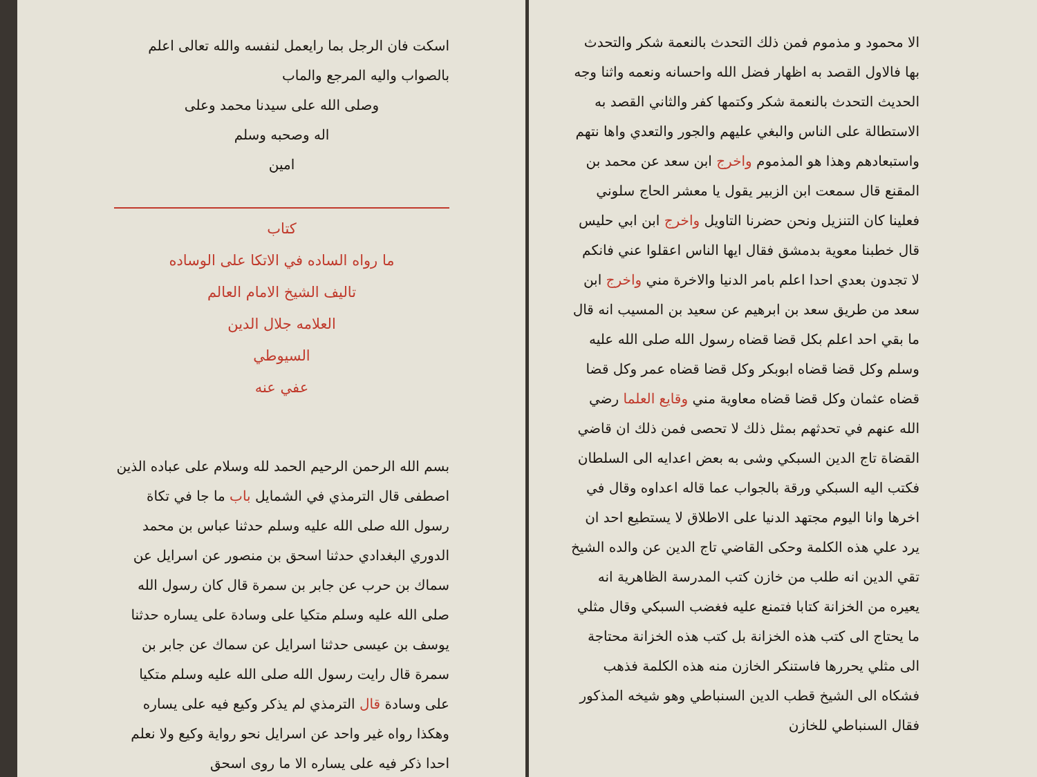الا محمود و مذموم فمن ذلك التحدث بالنعمة شكر والتحدث بها فالاول القصد به اظهار فضل الله واحسانه ونعمه واثنا وجه الحديث التحدث بالنعمة شكر وكتمها كفر والثاني القصد به الاستطالة على الناس والبغي عليهم والجور والتعدي واها نتهم واستبعادهم وهذا هو المذموم واخرج ابن سعد عن محمد بن المقنع قال سمعت ابن الزبير يقول يا معشر الحاج سلوني فعلينا كان التنزيل ونحن حضرنا التاويل واخرج ابن ابي حليس قال خطبنا معوية بدمشق فقال ايها الناس اعقلوا عني فانكم لا تجدون بعدي احدا اعلم بامر الدنيا والاخرة مني واخرج ابن سعد من طريق سعد بن ابرهيم عن سعيد بن المسيب انه قال ما بقي احد اعلم بكل قضا قضاه رسول الله صلى الله عليه وسلم وكل قضا قضاه ابوبكر وكل قضا قضاه عمر وكل قضا قضاه عثمان وكل قضا قضاه معاوية مني وقايع العلما رضي الله عنهم في تحدثهم بمثل ذلك لا تحصى فمن ذلك ان قاضي القضاة تاج الدين السبكي وشى به بعض اعدايه الى السلطان فكتب اليه السبكي ورقة بالجواب عما قاله اعداوه وقال في اخرها وانا اليوم مجتهد الدنيا على الاطلاق لا يستطيع احد ان يرد علي هذه الكلمة وحكى القاضي تاج الدين عن والده الشيخ تقي الدين انه طلب من خازن كتب المدرسة الظاهرية انه يعيره من الخزانة كتابا فتمنع عليه فغضب السبكي وقال مثلي ما يحتاج الى كتب هذه الخزانة بل كتب هذه الخزانة محتاجة الى مثلي يحررها فاستنكر الخازن منه هذه الكلمة فذهب فشكاه الى الشيخ قطب الدين السنباطي وهو شيخه المذكور فقال السنباطي للخازن
اسكت فان الرجل بما رايعمل لنفسه والله تعالى اعلم بالصواب واليه المرجع والماب
وصلى الله على سيدنا محمد وعلى
اله وصحبه وسلم
امين
كتاب
ما رواه الساده في الاتكا على الوساده
تاليف الشيخ الامام العالم
العلامه جلال الدين
السيوطي
عفي عنه
بسم الله الرحمن الرحيم الحمد لله وسلام على عباده الذين اصطفى قال الترمذي في الشمايل باب ما جا في تكاة رسول الله صلى الله عليه وسلم حدثنا عباس بن محمد الدوري البغدادي حدثنا اسحق بن منصور عن اسرايل عن سماك بن حرب عن جابر بن سمرة قال كان رسول الله صلى الله عليه وسلم متكيا على وسادة على يساره حدثنا يوسف بن عيسى حدثنا اسرايل عن سماك عن جابر بن سمرة قال رايت رسول الله صلى الله عليه وسلم متكيا على وسادة قال الترمذي لم يذكر وكيع فيه على يساره وهكذا رواه غير واحد عن اسرايل نحو رواية وكيع ولا نعلم احدا ذكر فيه على يساره الا ما روى اسحق